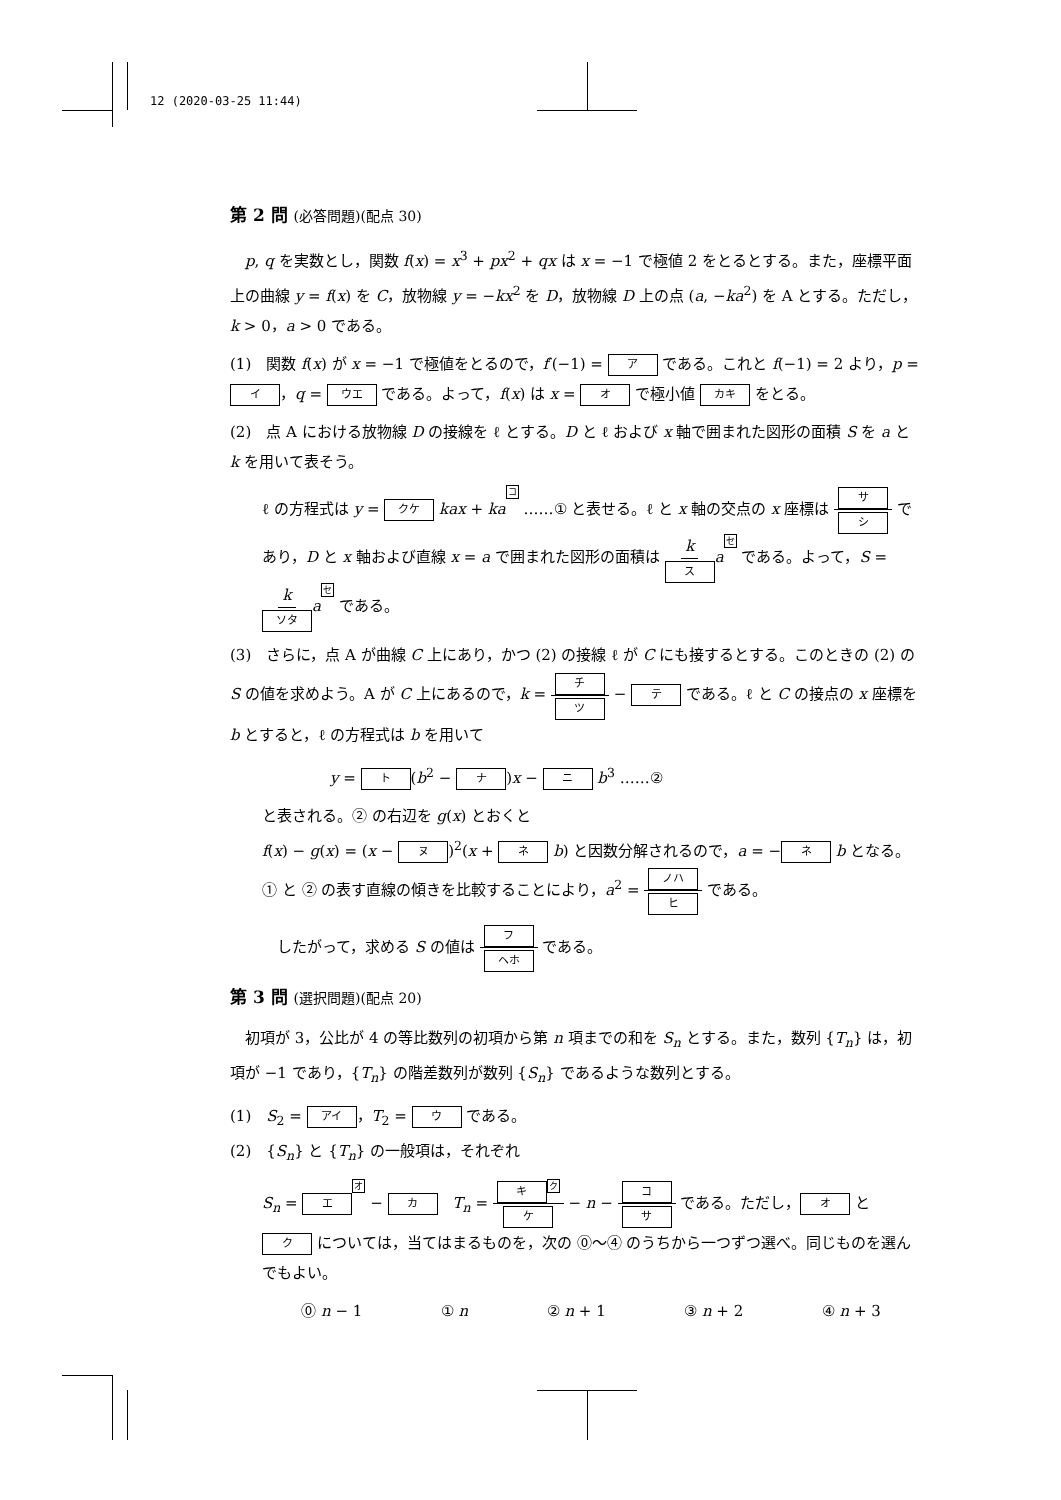12 (2020-03-25 11:44)
第 2 問 (必答問題)(配点 30)
　p, q を実数とし，関数 f(x) = x<sup>3</sup> + px<sup>2</sup> + qx は x = −1 で極値 2 をとるとする。また，座標平面上の曲線 y = f(x) を C，放物線 y = −kx<sup>2</sup> を D，放物線 D 上の点 (a, −ka<sup>2</sup>) を A とする。ただし，k > 0，a > 0 である。
(1)　関数 f(x) が x = −1 で極値をとるので，f′(−1) = ア である。これと f(−1) = 2 より，p = イ ，q = ウエ である。よって，f(x) は x = オ で極小値 カキ をとる。
(2)　点 A における放物線 D の接線を ℓ とする。D と ℓ および x 軸で囲まれた図形の面積 S を a と k を用いて表そう。
ℓ の方程式は y = クケ kax + ka コ ……① と表せる。ℓ と x 軸の交点の x 座標は サ シ であり，D と x 軸および直線 x = a で囲まれた図形の面積は k ス aセ である。よって，S = k ソタ aセ である。
(3)　さらに，点 A が曲線 C 上にあり，かつ (2) の接線 ℓ が C にも接するとする。このときの (2) の S の値を求めよう。A が C 上にあるので，k = チ ツ − テ である。ℓ と C の接点の x 座標を b とすると，ℓ の方程式は b を用いて
y = ト (b<sup>2</sup> − ナ)x − ニ b<sup>3</sup> ……②
と表される。② の右辺を g(x) とおくと
f(x) − g(x) = (x − ヌ)<sup>2</sup>(x + ネ b) と因数分解されるので，a = − ネ b となる。① と ② の表す直線の傾きを比較することにより，a<sup>2</sup> = ノハ ヒ である。
　したがって，求める S の値は フ ヘホ である。
第 3 問 (選択問題)(配点 20)
　初項が 3，公比が 4 の等比数列の初項から第 n 項までの和を S<sub>n</sub> とする。また，数列 {T<sub>n</sub>} は，初項が −1 であり，{T<sub>n</sub>} の階差数列が数列 {S<sub>n</sub>} であるような数列とする。
(1)　S<sub>2</sub> = アイ ，T<sub>2</sub> = ウ である。
(2)　{S<sub>n</sub>} と {T<sub>n</sub>} の一般項は，それぞれ
S<sub>n</sub> = エ オ − カ　T<sub>n</sub> = キ ク ケ − n − コ サ である。ただし， オ と ク については，当てはまるものを，次の ⓪〜④ のうちから一つずつ選べ。同じものを選んでもよい。
⓪ n − 1 ① n ② n + 1 ③ n + 2 ④ n + 3